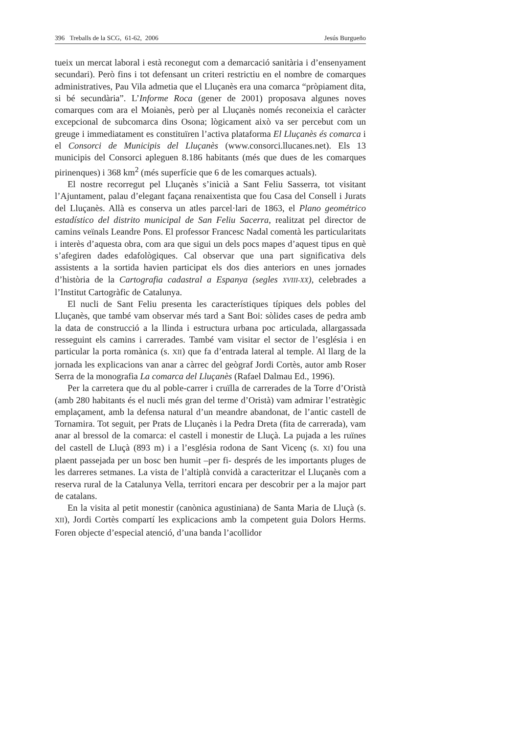396 Treballs de la SCG, 61-62, 2006 Jesús Burgueño
tueix un mercat laboral i està reconegut com a demarcació sanitària i d’ensenyament secundari). Però fins i tot defensant un criteri restrictiu en el nombre de comarques administratives, Pau Vila admetia que el Lluçanès era una comarca “pròpiament dita, si bé secundària”. L’Informe Roca (gener de 2001) proposava algunes noves comarques com ara el Moianès, però per al Lluçanès només reconeixia el caràcter excepcional de subcomarca dins Osona; lògicament això va ser percebut com un greuge i immediatament es constituïren l’activa plataforma El Lluçanès és comarca i el Consorci de Municipis del Lluçanès (www.consorci.llucanes.net). Els 13 municipis del Consorci apleguen 8.186 habitants (més que dues de les comarques pirinenques) i 368 km<sup>2</sup> (més superfície que 6 de les comarques actuals).
El nostre recorregut pel Lluçanès s’inicià a Sant Feliu Sasserra, tot visitant l’Ajuntament, palau d’elegant façana renaixentista que fou Casa del Consell i Jurats del Lluçanès. Allà es conserva un atles parcel·lari de 1863, el Plano geométrico estadístico del distrito municipal de San Feliu Sacerra, realitzat pel director de camins veïnals Leandre Pons. El professor Francesc Nadal comentà les particularitats i interès d’aquesta obra, com ara que sigui un dels pocs mapes d’aquest tipus en què s’afegiren dades edafològiques. Cal observar que una part significativa dels assistents a la sortida havien participat els dos dies anteriors en unes jornades d’història de la Cartografia cadastral a Espanya (segles XVIII-XX), celebrades a l’Institut Cartogràfic de Catalunya.
El nucli de Sant Feliu presenta les característiques típiques dels pobles del Lluçanès, que també vam observar més tard a Sant Boi: sòlides cases de pedra amb la data de construcció a la llinda i estructura urbana poc articulada, allargassada resseguint els camins i carrerades. També vam visitar el sector de l’església i en particular la porta romànica (s. XII) que fa d’entrada lateral al temple. Al llarg de la jornada les explicacions van anar a càrrec del geògraf Jordi Cortès, autor amb Roser Serra de la monografia La comarca del Lluçanès (Rafael Dalmau Ed., 1996).
Per la carretera que du al poble-carrer i cruïlla de carrerades de la Torre d’Oristà (amb 280 habitants és el nucli més gran del terme d’Oristà) vam admirar l’estratègic emplaçament, amb la defensa natural d’un meandre abandonat, de l’antic castell de Tornamira. Tot seguit, per Prats de Lluçanès i la Pedra Dreta (fita de carrerada), vam anar al bressol de la comarca: el castell i monestir de Lluçà. La pujada a les ruïnes del castell de Lluçà (893 m) i a l’església rodona de Sant Vicenç (s. XI) fou una plaent passejada per un bosc ben humit –per fi- després de les importants pluges de les darreres setmanes. La vista de l’altiplà convidà a caracteritzar el Lluçanès com a reserva rural de la Catalunya Vella, territori encara per descobrir per a la major part de catalans.
En la visita al petit monestir (canònica agustiniana) de Santa Maria de Lluçà (s. XII), Jordi Cortès compartí les explicacions amb la competent guia Dolors Herms. Foren objecte d’especial atenció, d’una banda l’acollidor